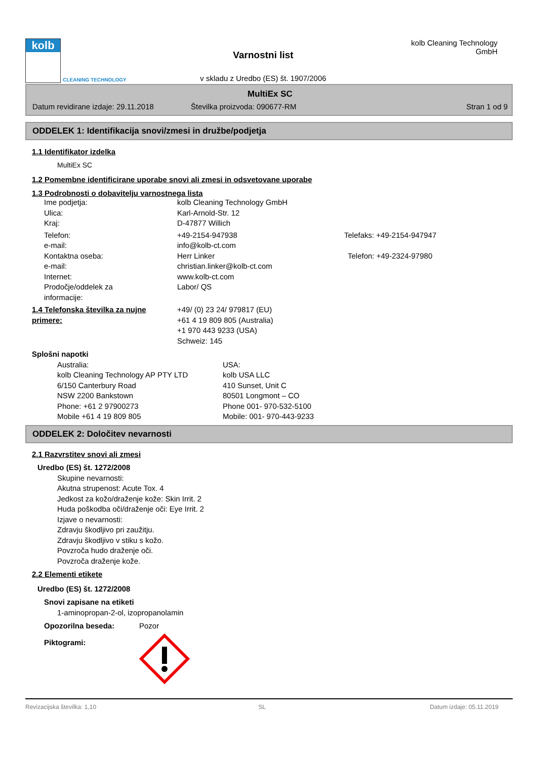kolb
CLEANING TECHNOLOGY
Varnostni list
v skladu z Uredbo (ES) št. 1907/2006
kolb Cleaning Technology GmbH
MultiEx SC
Datum revidirane izdaje: 29.11.2018 Številka proizvoda: 090677-RM Stran 1 od 9
ODDELEK 1: Identifikacija snovi/zmesi in družbe/podjetja
1.1 Identifikator izdelka
MultiEx SC
1.2 Pomembne identificirane uporabe snovi ali zmesi in odsvetovane uporabe
1.3 Podrobnosti o dobavitelju varnostnega lista
Ime podjetja: kolb Cleaning Technology GmbH
Ulica: Karl-Arnold-Str. 12
Kraj: D-47877 Willich
Telefon: +49-2154-947938 Telefaks: +49-2154-947947
e-mail: info@kolb-ct.com
Kontaktna oseba: Herr Linker Telefon: +49-2324-97980
e-mail: christian.linker@kolb-ct.com
Internet: www.kolb-ct.com
Prodočje/oddelek za
informacije: Labor/ QS
1.4 Telefonska številka za nujne primere:
+49/ (0) 23 24/ 979817 (EU)
+61 4 19 809 805 (Australia)
+1 970 443 9233 (USA)
Schweiz: 145
Splošni napotki
Australia:
kolb Cleaning Technology AP PTY LTD
6/150 Canterbury Road
NSW 2200 Bankstown
Phone: +61 2 97900273
Mobile +61 4 19 809 805 USA:
kolb USA LLC
410 Sunset, Unit C
80501 Longmont – CO
Phone 001- 970-532-5100
Mobile: 001- 970-443-9233
ODDELEK 2: Določitev nevarnosti
2.1 Razvrstitev snovi ali zmesi
Uredbo (ES) št. 1272/2008
Skupine nevarnosti:
Akutna strupenost: Acute Tox. 4
Jedkost za kožo/draženje kože: Skin Irrit. 2
Huda poškodba oči/draženje oči: Eye Irrit. 2
Izjave o nevarnosti:
Zdravju škodljivo pri zaužitju.
Zdravju škodljivo v stiku s kožo.
Povzroča hudo draženje oči.
Povzroča draženje kože.
2.2 Elementi etikete
Uredbo (ES) št. 1272/2008
Snovi zapisane na etiketi
1-aminopropan-2-ol, izopropanolamin
Opozorilna beseda: Pozor
Piktogrami:
Revizacijska številka: 1,10 SL Datum izdaje: 05.11.2019